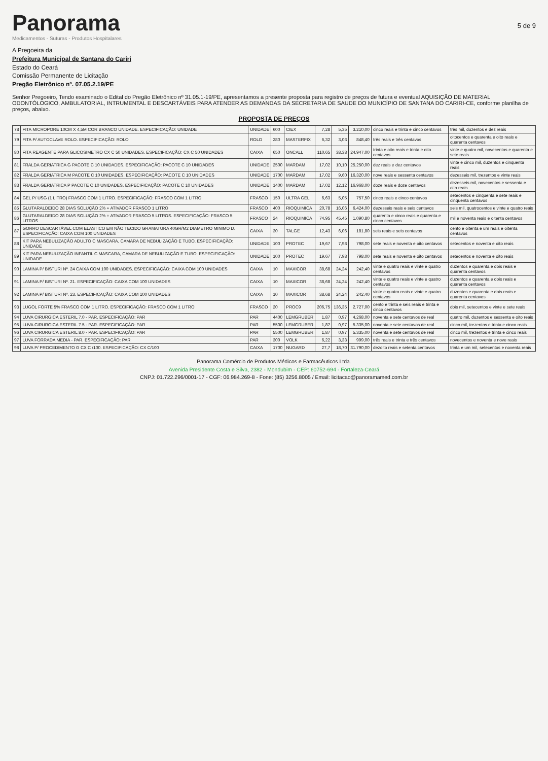Panorama
Medicamentos - Suturas - Produtos Hospitalares
5 de 9
A Pregoeira da
Prefeitura Municipal de Santana do Cariri
Estado do Ceará
Comissão Permanente de Licitação
Pregão Eletrônico nº. 07.05.2.19/PE
Senhor Pregoeiro, Tendo examinado o Edital do Pregão Eletrônico nº 31.05.1-19/PE, apresentamos a presente proposta para registro de preços de futura e eventual AQUISIÇÃO DE MATERIAL ODONTÓLOGICO, AMBULATORIAL, INTRUMENTAL E DESCARTÁVEIS PARA ATENDER AS DEMANDAS DA SECRETARIA DE SAUDE DO MUNICÍPIO DE SANTANA DO CARIRI-CE, conforme planilha de preços, abaixo.
PROPOSTA DE PREÇOS
| 78 | FITA MICROPORE 10CM X 4,5M COR BRANCO UNIDADE. ESPECIFICAÇÃO: UNIDADE | UNIDADE | 600 | CIEX | 7,28 | 5,35 | 3.210,00 | cinco reais e trinta e cinco centavos | três mil, duzentos e dez reais |
| 79 | FITA P/ AUTOCLAVE ROLO. ESPECIFICAÇÃO: ROLO | ROLO | 280 | MASTERFIX | 6,32 | 3,03 | 848,40 | três reais e três centavos | oitocentos e quarenta e oito reais e quarenta centavos |
| 80 | FITA REAGENTE PARA GLICOSIMETRO CX C 50 UNIDADES. ESPECIFICAÇÃO: CX C 50 UNIDADES | CAIXA | 650 | ONCALL | 110,65 | 38,38 | 24.947,00 | trinta e oito reais e trinta e oito centavos | vinte e quatro mil, novecentos e quarenta e sete reais |
| 81 | FRALDA GERIATRICA G PACOTE C 10 UNIDADES. ESPECIFICAÇÃO: PACOTE C 10 UNIDADES | UNIDADE | 2500 | MARDAM | 17,02 | 10,10 | 25.250,00 | dez reais e dez centavos | vinte e cinco mil, duzentos e cinquenta reais |
| 82 | FRALDA GERIATRICA M PACOTE C 10 UNIDADES. ESPECIFICAÇÃO: PACOTE C 10 UNIDADES | UNIDADE | 1700 | MARDAM | 17,02 | 9,60 | 16.320,00 | nove reais e sessenta centavos | dezesseis mil, trezentos e vinte reais |
| 83 | FRALDA GERIATRICA P PACOTE C 10 UNIDADES. ESPECIFICAÇÃO: PACOTE C 10 UNIDADES | UNIDADE | 1400 | MARDAM | 17,02 | 12,12 | 16.968,00 | doze reais e doze centavos | dezesseis mil, novecentos e sessenta e oito reais |
| 84 | GEL P/ USG (1 LITRO) FRASCO COM 1 LITRO. ESPECIFICAÇÃO: FRASCO COM 1 LITRO | FRASCO | 150 | ULTRA GEL | 6,63 | 5,05 | 757,50 | cinco reais e cinco centavos | setecentos e cinquenta e sete reais e cinquenta centavos |
| 85 | GLUTARALDEIDO 28 DIAS SOLUÇÃO 2% + ATIVADOR FRASCO 1 LITRO | FRASCO | 400 | RIOQUIMICA | 20,78 | 16,06 | 6.424,00 | dezesseis reais e seis centavos | seis mil, quatrocentos e vinte e quatro reais |
| 86 | GLUTARALDEIDO 28 DIAS SOLUÇÃO 2% + ATIVADOR FRASCO 5 LITROS. ESPECIFICAÇÃO: FRASCO 5 LITROS | FRASCO | 24 | RIOQUIMICA | 74,95 | 45,45 | 1.090,80 | quarenta e cinco reais e quarenta e cinco centavos | mil e noventa reais e oitenta centavos |
| 87 | GORRO DESCARTÁVEL COM ELASTICO EM NÃO TECIDO GRAMATURA 40GR/M2 DIAMETRO MINIMO D. ESPECIFICAÇÃO: CAIXA COM 100 UNIDADES | CAIXA | 30 | TALGE | 12,43 | 6,06 | 181,80 | seis reais e seis centavos | cento e oitenta e um reais e oitenta centavos |
| 88 | KIT PARA NEBULIZAÇÃO ADULTO C MASCARA, CAMARA DE NEBULIZAÇÃO E TUBO. ESPECIFICAÇÃO: UNIDADE | UNIDADE | 100 | PROTEC | 19,67 | 7,98 | 798,00 | sete reais e noventa e oito centavos | setecentos e noventa e oito reais |
| 89 | KIT PARA NEBULIZAÇÃO INFANTIL C MASCARA, CAMARA DE NEBULIZAÇÃO E TUBO. ESPECIFICAÇÃO: UNIDADE | UNIDADE | 100 | PROTEC | 19,67 | 7,98 | 798,00 | sete reais e noventa e oito centavos | setecentos e noventa e oito reais |
| 90 | LAMINA P/ BISTURI Nº. 24 CAIXA COM 100 UNIDADES. ESPECIFICAÇÃO: CAIXA COM 100 UNIDADES | CAIXA | 10 | MAXICOR | 38,68 | 24,24 | 242,40 | vinte e quatro reais e vinte e quatro centavos | duzentos e quarenta e dois reais e quarenta centavos |
| 91 | LAMINA P/ BISTURI Nº. 21. ESPECIFICAÇÃO: CAIXA COM 100 UNIDADES | CAIXA | 10 | MAXICOR | 38,68 | 24,24 | 242,40 | vinte e quatro reais e vinte e quatro centavos | duzentos e quarenta e dois reais e quarenta centavos |
| 92 | LAMINA P/ BISTURI Nº. 23. ESPECIFICAÇÃO: CAIXA COM 100 UNIDADES | CAIXA | 10 | MAXICOR | 38,68 | 24,24 | 242,40 | vinte e quatro reais e vinte e quatro centavos | duzentos e quarenta e dois reais e quarenta centavos |
| 93 | LUGOL FORTE 5% FRASCO COM 1 LITRO. ESPECIFICAÇÃO: FRASCO COM 1 LITRO | FRASCO | 20 | PROC9 | 206,75 | 136,35 | 2.727,00 | cento e trinta e seis reais e trinta e cinco centavos | dois mil, setecentos e vinte e sete reais |
| 94 | LUVA CIRURGICA ESTERIL 7.0 - PAR. ESPECIFICAÇÃO: PAR | PAR | 4400 | LEMGRUBER | 1,87 | 0,97 | 4.268,00 | noventa e sete centavos de real | quatro mil, duzentos e sessenta e oito reais |
| 95 | LUVA CIRURGICA ESTERIL 7.5 - PAR. ESPECIFICAÇÃO: PAR | PAR | 5500 | LEMGRUBER | 1,87 | 0,97 | 5.335,00 | noventa e sete centavos de real | cinco mil, trezentos e trinta e cinco reais |
| 96 | LUVA CIRURGICA ESTERIL 8.0 - PAR. ESPECIFICAÇÃO: PAR | PAR | 5500 | LEMGRUBER | 1,87 | 0,97 | 5.335,00 | noventa e sete centavos de real | cinco mil, trezentos e trinta e cinco reais |
| 97 | LUVA FORRADA MEDIA - PAR. ESPECIFICAÇÃO: PAR | PAR | 300 | VOLK | 6,22 | 3,33 | 999,00 | três reais e trinta e três centavos | novecentos e noventa e nove reais |
| 98 | LUVA P/ PROCEDIMENTO G CX C /100. ESPECIFICAÇÃO: CX C/100 | CAIXA | 1700 | NUGARD | 27,7 | 18,70 | 31.790,00 | dezoito reais e setenta centavos | trinta e um mil, setecentos e noventa reais |
Panorama Comércio de Produtos Médicos e Farmacêuticos Ltda.
Avenida Presidente Costa e Silva, 2382 - Mondubim - CEP: 60752-694 - Fortaleza-Ceará
CNPJ: 01.722.296/0001-17 - CGF: 06.984.269-8 - Fone: (85) 3256.8005 / Email: licitacao@panoramamed.com.br